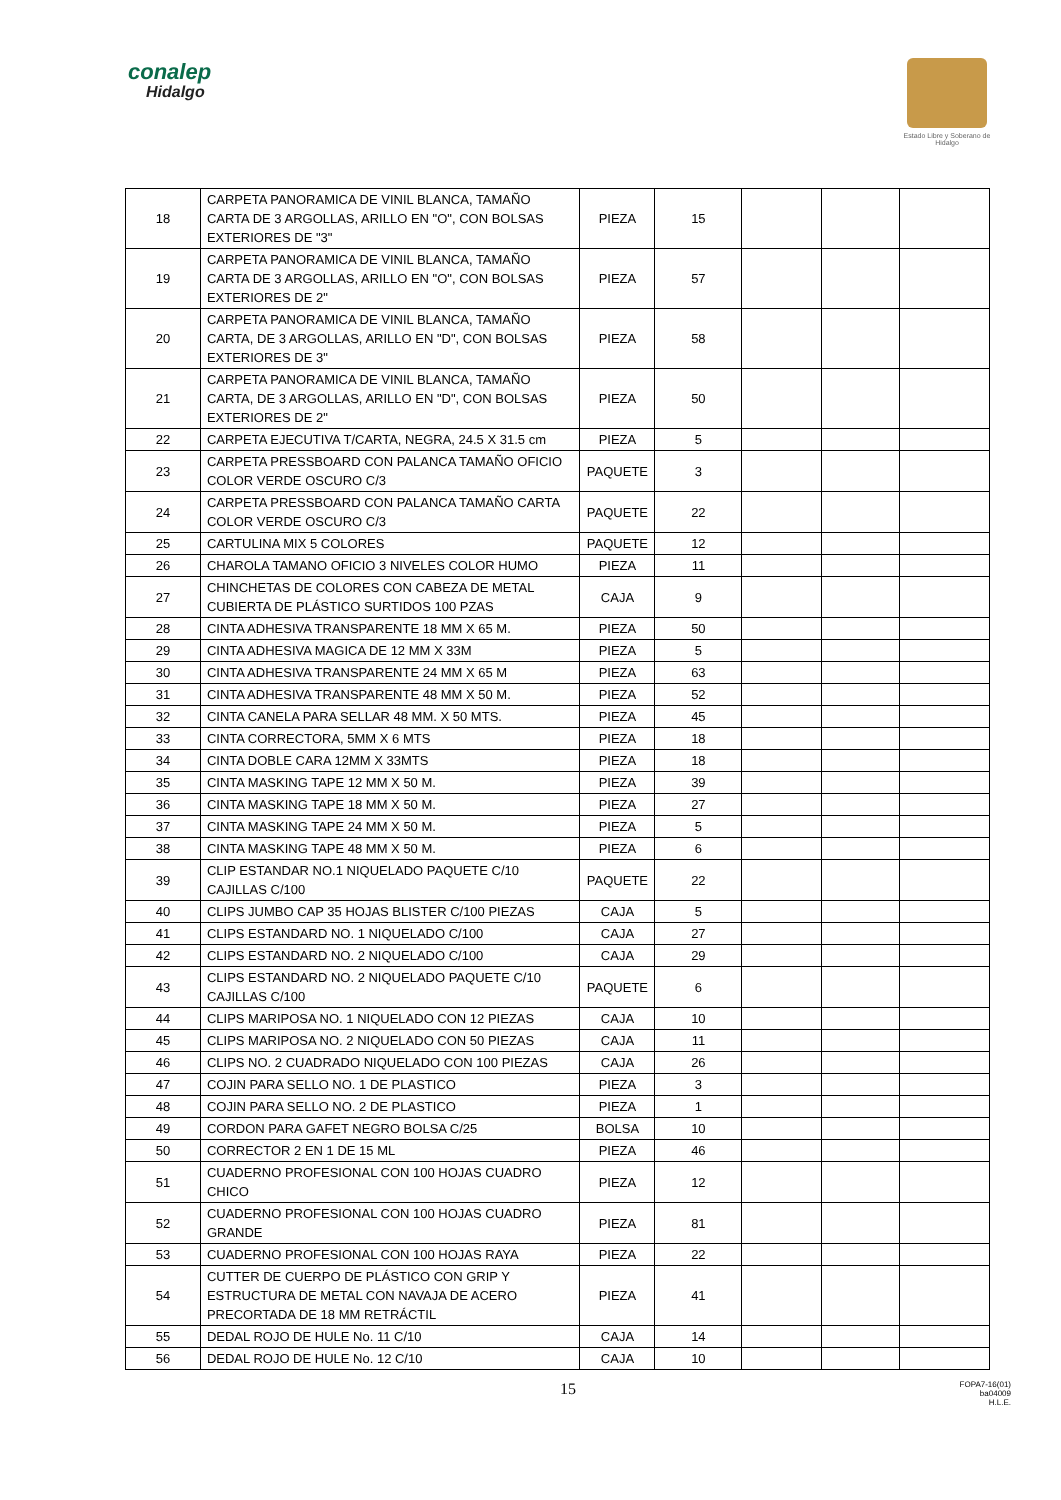conalep
Hidalgo
Estado Libre y Soberano de Hidalgo
| 18 | CARPETA PANORAMICA DE VINIL BLANCA, TAMAÑO CARTA DE 3 ARGOLLAS, ARILLO EN "O", CON BOLSAS EXTERIORES DE "3" | PIEZA | 15 | | | |
| 19 | CARPETA PANORAMICA DE VINIL BLANCA, TAMAÑO CARTA DE 3 ARGOLLAS, ARILLO EN "O", CON BOLSAS EXTERIORES DE 2" | PIEZA | 57 | | | |
| 20 | CARPETA PANORAMICA DE VINIL BLANCA, TAMAÑO CARTA, DE 3 ARGOLLAS, ARILLO EN "D", CON BOLSAS EXTERIORES DE 3" | PIEZA | 58 | | | |
| 21 | CARPETA PANORAMICA DE VINIL BLANCA, TAMAÑO CARTA, DE 3 ARGOLLAS, ARILLO EN "D", CON BOLSAS EXTERIORES DE 2" | PIEZA | 50 | | | |
| 22 | CARPETA EJECUTIVA T/CARTA, NEGRA, 24.5 X 31.5 cm | PIEZA | 5 | | | |
| 23 | CARPETA PRESSBOARD CON PALANCA TAMAÑO OFICIO COLOR VERDE OSCURO C/3 | PAQUETE | 3 | | | |
| 24 | CARPETA PRESSBOARD CON PALANCA TAMAÑO CARTA COLOR VERDE OSCURO C/3 | PAQUETE | 22 | | | |
| 25 | CARTULINA MIX 5 COLORES | PAQUETE | 12 | | | |
| 26 | CHAROLA TAMANO OFICIO 3 NIVELES COLOR HUMO | PIEZA | 11 | | | |
| 27 | CHINCHETAS DE COLORES CON CABEZA DE METAL CUBIERTA DE PLÁSTICO SURTIDOS 100 PZAS | CAJA | 9 | | | |
| 28 | CINTA ADHESIVA TRANSPARENTE 18 MM X 65 M. | PIEZA | 50 | | | |
| 29 | CINTA ADHESIVA MAGICA DE 12 MM X 33M | PIEZA | 5 | | | |
| 30 | CINTA ADHESIVA TRANSPARENTE 24 MM X 65 M | PIEZA | 63 | | | |
| 31 | CINTA ADHESIVA TRANSPARENTE 48 MM X 50 M. | PIEZA | 52 | | | |
| 32 | CINTA CANELA PARA SELLAR 48 MM. X 50 MTS. | PIEZA | 45 | | | |
| 33 | CINTA CORRECTORA, 5MM X 6 MTS | PIEZA | 18 | | | |
| 34 | CINTA DOBLE CARA 12MM X 33MTS | PIEZA | 18 | | | |
| 35 | CINTA MASKING TAPE 12 MM X 50 M. | PIEZA | 39 | | | |
| 36 | CINTA MASKING TAPE 18 MM X 50 M. | PIEZA | 27 | | | |
| 37 | CINTA MASKING TAPE 24 MM X 50 M. | PIEZA | 5 | | | |
| 38 | CINTA MASKING TAPE 48 MM X 50 M. | PIEZA | 6 | | | |
| 39 | CLIP ESTANDAR NO.1 NIQUELADO PAQUETE C/10 CAJILLAS C/100 | PAQUETE | 22 | | | |
| 40 | CLIPS JUMBO CAP 35 HOJAS BLISTER C/100 PIEZAS | CAJA | 5 | | | |
| 41 | CLIPS ESTANDARD NO. 1 NIQUELADO C/100 | CAJA | 27 | | | |
| 42 | CLIPS ESTANDARD NO. 2 NIQUELADO C/100 | CAJA | 29 | | | |
| 43 | CLIPS ESTANDARD NO. 2 NIQUELADO PAQUETE C/10 CAJILLAS C/100 | PAQUETE | 6 | | | |
| 44 | CLIPS MARIPOSA NO. 1 NIQUELADO CON 12 PIEZAS | CAJA | 10 | | | |
| 45 | CLIPS MARIPOSA NO. 2 NIQUELADO CON 50 PIEZAS | CAJA | 11 | | | |
| 46 | CLIPS NO. 2 CUADRADO NIQUELADO CON 100 PIEZAS | CAJA | 26 | | | |
| 47 | COJIN PARA SELLO NO. 1 DE PLASTICO | PIEZA | 3 | | | |
| 48 | COJIN PARA SELLO NO. 2 DE PLASTICO | PIEZA | 1 | | | |
| 49 | CORDON PARA GAFET NEGRO BOLSA C/25 | BOLSA | 10 | | | |
| 50 | CORRECTOR 2 EN 1 DE 15 ML | PIEZA | 46 | | | |
| 51 | CUADERNO PROFESIONAL CON 100 HOJAS CUADRO CHICO | PIEZA | 12 | | | |
| 52 | CUADERNO PROFESIONAL CON 100 HOJAS CUADRO GRANDE | PIEZA | 81 | | | |
| 53 | CUADERNO PROFESIONAL CON 100 HOJAS RAYA | PIEZA | 22 | | | |
| 54 | CUTTER DE CUERPO DE PLÁSTICO CON GRIP Y ESTRUCTURA DE METAL CON NAVAJA DE ACERO PRECORTADA DE 18 MM RETRÁCTIL | PIEZA | 41 | | | |
| 55 | DEDAL ROJO DE HULE No. 11 C/10 | CAJA | 14 | | | |
| 56 | DEDAL ROJO DE HULE No. 12 C/10 | CAJA | 10 | | | |
15 FOPA7-16(01)
ba04009
H.L.E.